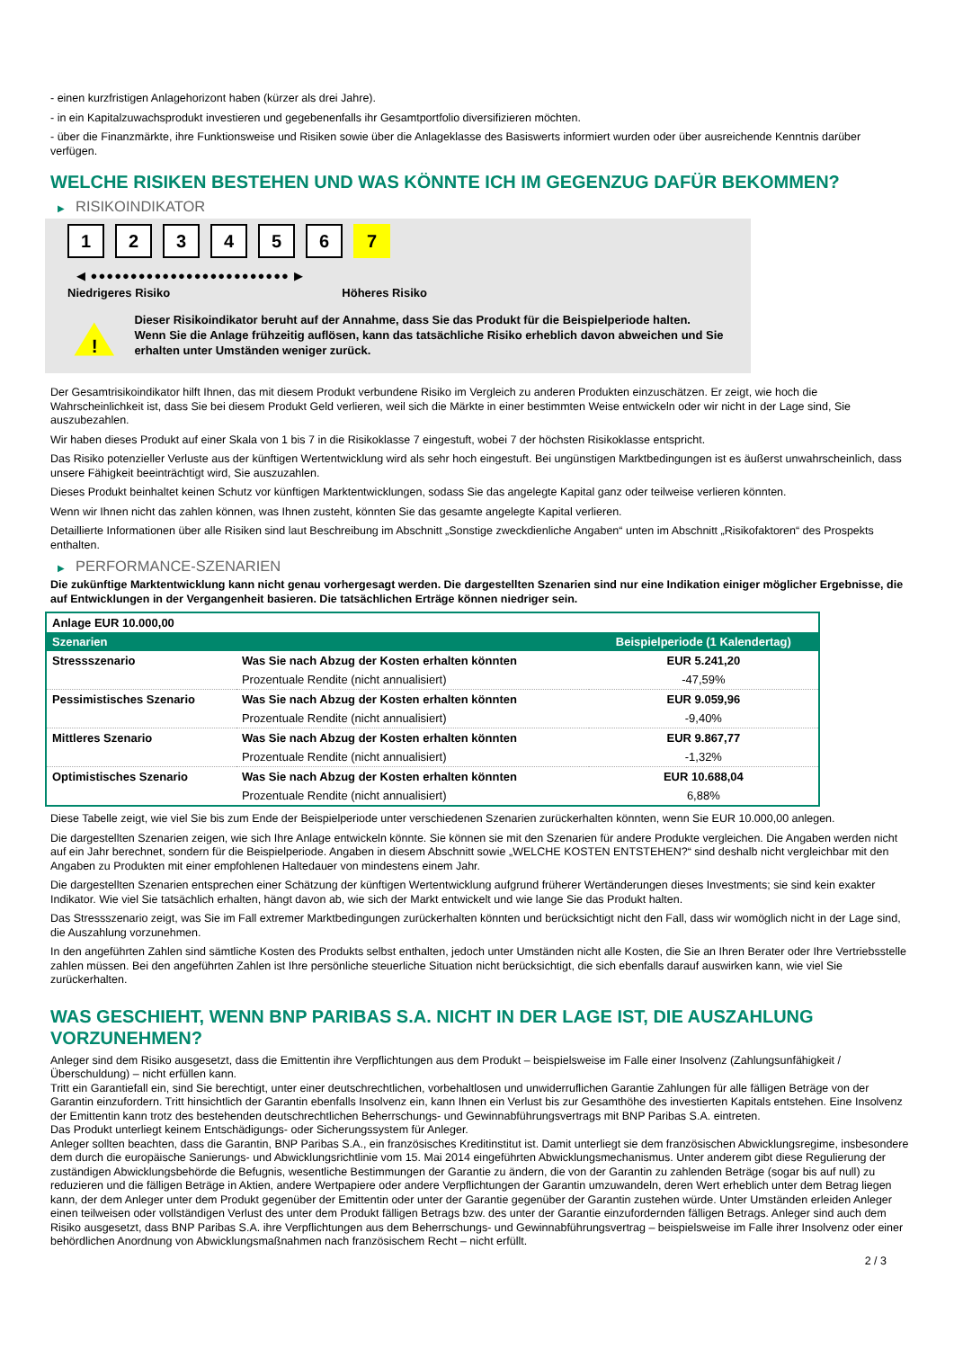- einen kurzfristigen Anlagehorizont haben (kürzer als drei Jahre).
- in ein Kapitalzuwachsprodukt investieren und gegebenenfalls ihr Gesamtportfolio diversifizieren möchten.
- über die Finanzmärkte, ihre Funktionsweise und Risiken sowie über die Anlageklasse des Basiswerts informiert wurden oder über ausreichende Kenntnis darüber verfügen.
WELCHE RISIKEN BESTEHEN UND WAS KÖNNTE ICH IM GEGENZUG DAFÜR BEKOMMEN?
▶ RISIKOINDIKATOR
1 2 3 4 5 6 7
◀ ●●●●●●●●●●●●●●●●●●●●●●●●● ▶
Niedrigeres Risiko Höheres Risiko
!
Dieser Risikoindikator beruht auf der Annahme, dass Sie das Produkt für die Beispielperiode halten.
Wenn Sie die Anlage frühzeitig auflösen, kann das tatsächliche Risiko erheblich davon abweichen und Sie erhalten unter Umständen weniger zurück.
Der Gesamtrisikoindikator hilft Ihnen, das mit diesem Produkt verbundene Risiko im Vergleich zu anderen Produkten einzuschätzen. Er zeigt, wie hoch die Wahrscheinlichkeit ist, dass Sie bei diesem Produkt Geld verlieren, weil sich die Märkte in einer bestimmten Weise entwickeln oder wir nicht in der Lage sind, Sie auszubezahlen.
Wir haben dieses Produkt auf einer Skala von 1 bis 7 in die Risikoklasse 7 eingestuft, wobei 7 der höchsten Risikoklasse entspricht.
Das Risiko potenzieller Verluste aus der künftigen Wertentwicklung wird als sehr hoch eingestuft. Bei ungünstigen Marktbedingungen ist es äußerst unwahrscheinlich, dass unsere Fähigkeit beeinträchtigt wird, Sie auszuzahlen.
Dieses Produkt beinhaltet keinen Schutz vor künftigen Marktentwicklungen, sodass Sie das angelegte Kapital ganz oder teilweise verlieren könnten.
Wenn wir Ihnen nicht das zahlen können, was Ihnen zusteht, könnten Sie das gesamte angelegte Kapital verlieren.
Detaillierte Informationen über alle Risiken sind laut Beschreibung im Abschnitt „Sonstige zweckdienliche Angaben“ unten im Abschnitt „Risikofaktoren“ des Prospekts enthalten.
▶ PERFORMANCE-SZENARIEN
Die zukünftige Marktentwicklung kann nicht genau vorhergesagt werden. Die dargestellten Szenarien sind nur eine Indikation einiger möglicher Ergebnisse, die auf Entwicklungen in der Vergangenheit basieren. Die tatsächlichen Erträge können niedriger sein.
| Anlage EUR 10.000,00 | | |
| --- | --- | --- |
| Szenarien | | Beispielperiode (1 Kalendertag) |
| Stressszenario | Was Sie nach Abzug der Kosten erhalten könnten | EUR 5.241,20 |
| | Prozentuale Rendite (nicht annualisiert) | -47,59% |
| Pessimistisches Szenario | Was Sie nach Abzug der Kosten erhalten könnten | EUR 9.059,96 |
| | Prozentuale Rendite (nicht annualisiert) | -9,40% |
| Mittleres Szenario | Was Sie nach Abzug der Kosten erhalten könnten | EUR 9.867,77 |
| | Prozentuale Rendite (nicht annualisiert) | -1,32% |
| Optimistisches Szenario | Was Sie nach Abzug der Kosten erhalten könnten | EUR 10.688,04 |
| | Prozentuale Rendite (nicht annualisiert) | 6,88% |
Diese Tabelle zeigt, wie viel Sie bis zum Ende der Beispielperiode unter verschiedenen Szenarien zurückerhalten könnten, wenn Sie EUR 10.000,00 anlegen.
Die dargestellten Szenarien zeigen, wie sich Ihre Anlage entwickeln könnte. Sie können sie mit den Szenarien für andere Produkte vergleichen. Die Angaben werden nicht auf ein Jahr berechnet, sondern für die Beispielperiode. Angaben in diesem Abschnitt sowie „WELCHE KOSTEN ENTSTEHEN?“ sind deshalb nicht vergleichbar mit den Angaben zu Produkten mit einer empfohlenen Haltedauer von mindestens einem Jahr.
Die dargestellten Szenarien entsprechen einer Schätzung der künftigen Wertentwicklung aufgrund früherer Wertänderungen dieses Investments; sie sind kein exakter Indikator. Wie viel Sie tatsächlich erhalten, hängt davon ab, wie sich der Markt entwickelt und wie lange Sie das Produkt halten.
Das Stressszenario zeigt, was Sie im Fall extremer Marktbedingungen zurückerhalten könnten und berücksichtigt nicht den Fall, dass wir womöglich nicht in der Lage sind, die Auszahlung vorzunehmen.
In den angeführten Zahlen sind sämtliche Kosten des Produkts selbst enthalten, jedoch unter Umständen nicht alle Kosten, die Sie an Ihren Berater oder Ihre Vertriebsstelle zahlen müssen. Bei den angeführten Zahlen ist Ihre persönliche steuerliche Situation nicht berücksichtigt, die sich ebenfalls darauf auswirken kann, wie viel Sie zurückerhalten.
WAS GESCHIEHT, WENN BNP PARIBAS S.A. NICHT IN DER LAGE IST, DIE AUSZAHLUNG VORZUNEHMEN?
Anleger sind dem Risiko ausgesetzt, dass die Emittentin ihre Verpflichtungen aus dem Produkt – beispielsweise im Falle einer Insolvenz (Zahlungsunfähigkeit / Überschuldung) – nicht erfüllen kann.
Tritt ein Garantiefall ein, sind Sie berechtigt, unter einer deutschrechtlichen, vorbehaltlosen und unwiderruflichen Garantie Zahlungen für alle fälligen Beträge von der Garantin einzufordern. Tritt hinsichtlich der Garantin ebenfalls Insolvenz ein, kann Ihnen ein Verlust bis zur Gesamthöhe des investierten Kapitals entstehen. Eine Insolvenz der Emittentin kann trotz des bestehenden deutschrechtlichen Beherrschungs- und Gewinnabführungsvertrags mit BNP Paribas S.A. eintreten.
Das Produkt unterliegt keinem Entschädigungs- oder Sicherungssystem für Anleger.
Anleger sollten beachten, dass die Garantin, BNP Paribas S.A., ein französisches Kreditinstitut ist. Damit unterliegt sie dem französischen Abwicklungsregime, insbesondere dem durch die europäische Sanierungs- und Abwicklungsrichtlinie vom 15. Mai 2014 eingeführten Abwicklungsmechanismus. Unter anderem gibt diese Regulierung der zuständigen Abwicklungsbehörde die Befugnis, wesentliche Bestimmungen der Garantie zu ändern, die von der Garantin zu zahlenden Beträge (sogar bis auf null) zu reduzieren und die fälligen Beträge in Aktien, andere Wertpapiere oder andere Verpflichtungen der Garantin umzuwandeln, deren Wert erheblich unter dem Betrag liegen kann, der dem Anleger unter dem Produkt gegenüber der Emittentin oder unter der Garantie gegenüber der Garantin zustehen würde. Unter Umständen erleiden Anleger einen teilweisen oder vollständigen Verlust des unter dem Produkt fälligen Betrags bzw. des unter der Garantie einzufordernden fälligen Betrags. Anleger sind auch dem Risiko ausgesetzt, dass BNP Paribas S.A. ihre Verpflichtungen aus dem Beherrschungs- und Gewinnabführungsvertrag – beispielsweise im Falle ihrer Insolvenz oder einer behördlichen Anordnung von Abwicklungsmaßnahmen nach französischem Recht – nicht erfüllt.
2 / 3